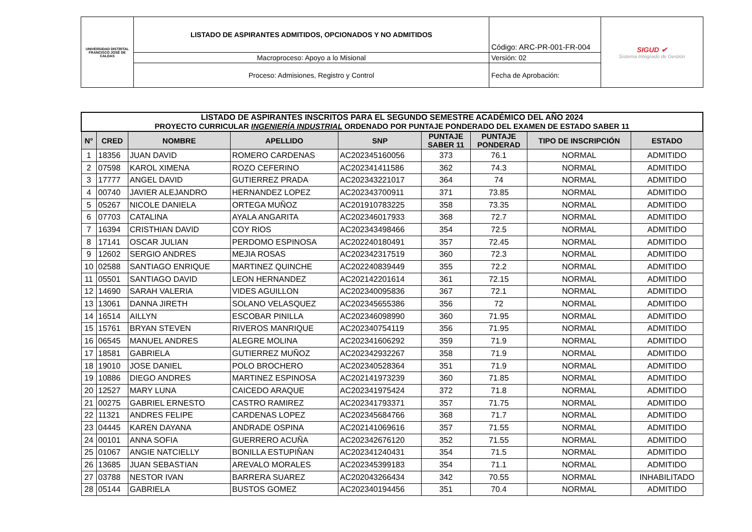| UNIVERSIDAD DISTRITAL FRANCISCO JOSÉ DE CALDAS | LISTADO DE ASPIRANTES ADMITIDOS, OPCIONADOS Y NO ADMITIDOS | Código: ARC-PR-001-FR-004 | SIGUD ✔ Sistema Integrado de Gestión |
| | Macroproceso: Apoyo a lo Misional | Versión: 02 | |
| | Proceso: Admisiones, Registro y Control | Fecha de Aprobación: | |
| LISTADO DE ASPIRANTES INSCRITOS PARA EL SEGUNDO SEMESTRE ACADÉMICO DEL AÑO 2024 PROYECTO CURRICULAR INGENIERÍA INDUSTRIAL ORDENADO POR PUNTAJE PONDERADO DEL EXAMEN DE ESTADO SABER 11 | | | | | | | | |
| N° | CRED | NOMBRE | APELLIDO | SNP | PUNTAJE SABER 11 | PUNTAJE PONDERAD | TIPO DE INSCRIPCIÓN | ESTADO |
| 1 | 18356 | JUAN DAVID | ROMERO CARDENAS | AC202345160056 | 373 | 76.1 | NORMAL | ADMITIDO |
| 2 | 07598 | KAROL XIMENA | ROZO CEFERINO | AC202341411586 | 362 | 74.3 | NORMAL | ADMITIDO |
| 3 | 17777 | ANGEL DAVID | GUTIERREZ PRADA | AC202343221017 | 364 | 74 | NORMAL | ADMITIDO |
| 4 | 00740 | JAVIER ALEJANDRO | HERNANDEZ LOPEZ | AC202343700911 | 371 | 73.85 | NORMAL | ADMITIDO |
| 5 | 05267 | NICOLE DANIELA | ORTEGA MUÑOZ | AC201910783225 | 358 | 73.35 | NORMAL | ADMITIDO |
| 6 | 07703 | CATALINA | AYALA ANGARITA | AC202346017933 | 368 | 72.7 | NORMAL | ADMITIDO |
| 7 | 16394 | CRISTHIAN DAVID | COY RIOS | AC202343498466 | 354 | 72.5 | NORMAL | ADMITIDO |
| 8 | 17141 | OSCAR JULIAN | PERDOMO ESPINOSA | AC202240180491 | 357 | 72.45 | NORMAL | ADMITIDO |
| 9 | 12602 | SERGIO ANDRES | MEJIA ROSAS | AC202342317519 | 360 | 72.3 | NORMAL | ADMITIDO |
| 10 | 02588 | SANTIAGO ENRIQUE | MARTINEZ QUINCHE | AC202240839449 | 355 | 72.2 | NORMAL | ADMITIDO |
| 11 | 05501 | SANTIAGO DAVID | LEON HERNANDEZ | AC202142201614 | 361 | 72.15 | NORMAL | ADMITIDO |
| 12 | 14690 | SARAH VALERIA | VIDES AGUILLON | AC202340095836 | 367 | 72.1 | NORMAL | ADMITIDO |
| 13 | 13061 | DANNA JIRETH | SOLANO VELASQUEZ | AC202345655386 | 356 | 72 | NORMAL | ADMITIDO |
| 14 | 16514 | AILLYN | ESCOBAR PINILLA | AC202346098990 | 360 | 71.95 | NORMAL | ADMITIDO |
| 15 | 15761 | BRYAN STEVEN | RIVEROS MANRIQUE | AC202340754119 | 356 | 71.95 | NORMAL | ADMITIDO |
| 16 | 06545 | MANUEL ANDRES | ALEGRE MOLINA | AC202341606292 | 359 | 71.9 | NORMAL | ADMITIDO |
| 17 | 18581 | GABRIELA | GUTIERREZ MUÑOZ | AC202342932267 | 358 | 71.9 | NORMAL | ADMITIDO |
| 18 | 19010 | JOSE DANIEL | POLO BROCHERO | AC202340528364 | 351 | 71.9 | NORMAL | ADMITIDO |
| 19 | 10886 | DIEGO ANDRES | MARTINEZ ESPINOSA | AC202141973239 | 360 | 71.85 | NORMAL | ADMITIDO |
| 20 | 12527 | MARY LUNA | CAICEDO ARAQUE | AC202341975424 | 372 | 71.8 | NORMAL | ADMITIDO |
| 21 | 00275 | GABRIEL ERNESTO | CASTRO RAMIREZ | AC202341793371 | 357 | 71.75 | NORMAL | ADMITIDO |
| 22 | 11321 | ANDRES FELIPE | CARDENAS LOPEZ | AC202345684766 | 368 | 71.7 | NORMAL | ADMITIDO |
| 23 | 04445 | KAREN DAYANA | ANDRADE OSPINA | AC202141069616 | 357 | 71.55 | NORMAL | ADMITIDO |
| 24 | 00101 | ANNA SOFIA | GUERRERO ACUÑA | AC202342676120 | 352 | 71.55 | NORMAL | ADMITIDO |
| 25 | 01067 | ANGIE NATCIELLY | BONILLA ESTUPIÑAN | AC202341240431 | 354 | 71.5 | NORMAL | ADMITIDO |
| 26 | 13685 | JUAN SEBASTIAN | AREVALO MORALES | AC202345399183 | 354 | 71.1 | NORMAL | ADMITIDO |
| 27 | 03788 | NESTOR IVAN | BARRERA SUAREZ | AC202043266434 | 342 | 70.55 | NORMAL | INHABILITADO |
| 28 | 05144 | GABRIELA | BUSTOS GOMEZ | AC202340194456 | 351 | 70.4 | NORMAL | ADMITIDO |